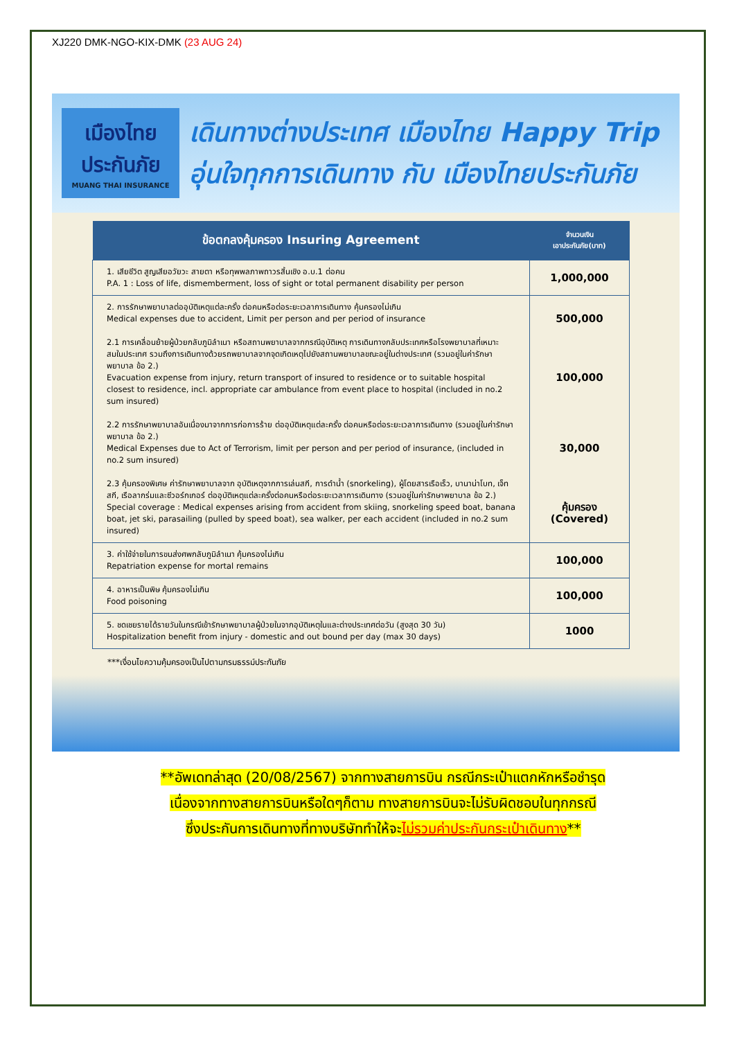XJ220 DMK-NGO-KIX-DMK (23 AUG 24)
เมืองไทย
ประกันภัย
MUANG THAI INSURANCE
เดินทางต่างประเทศ เมืองไทย Happy Trip
อุ่นใจทุกการเดินทาง กับ เมืองไทยประกันภัย
| ข้อตกลงคุ้มครอง Insuring Agreement | จำนวนเงิน เอาประกันภัย(บาท) |
| --- | --- |
| 1. เสียชีวิต สูญเสียอวัยวะ สายตา หรือทุพพลภาพถาวรสิ้นเชิง อ.บ.1 ต่อคน P.A. 1 : Loss of life, dismemberment, loss of sight or total permanent disability per person | 1,000,000 |
| 2. การรักษาพยาบาลต่ออุบัติเหตุแต่ละครั้ง ต่อคนหรือต่อระยะเวลาการเดินทาง คุ้มครองไม่เกิน Medical expenses due to accident, Limit per person and per period of insurance 2.1 การเคลื่อนย้ายผู้ป่วยกลับภูมิลำเนา หรือสถานพยาบาลจากกรณีอุบัติเหตุ การเดินทางกลับประเทศหรือโรงพยาบาลที่เหมาะสมในประเทศ รวมถึงการเดินทางด้วยรถพยาบาลจากจุดเกิดเหตุไปยังสถานพยาบาลขณะอยู่ในต่างประเทศ (รวมอยู่ในค่ารักษาพยาบาล ข้อ 2.) Evacuation expense from injury, return transport of insured to residence or to suitable hospital closest to residence, incl. appropriate car ambulance from event place to hospital (included in no.2 sum insured) 2.2 การรักษาพยาบาลอันเนื่องมาจากการก่อการร้าย ต่ออุบัติเหตุแต่ละครั้ง ต่อคนหรือต่อระยะเวลาการเดินทาง (รวมอยู่ในค่ารักษาพยาบาล ข้อ 2.) Medical Expenses due to Act of Terrorism, limit per person and per period of insurance, (included in no.2 sum insured) 2.3 คุ้มครองพิเศษ ค่ารักษาพยาบาลจาก อุบัติเหตุจากการเล่นสกี, การดำน้ำ (snorkeling), ผู้โดยสารเรือเร็ว, บานาน่าโบท, เจ็ทสกี, เรือลากร่มและซีวอร์กเกอร์ ต่ออุบัติเหตุแต่ละครั้งต่อคนหรือต่อระยะเวลาการเดินทาง (รวมอยู่ในค่ารักษาพยาบาล ข้อ 2.) Special coverage : Medical expenses arising from accident from skiing, snorkeling speed boat, banana boat, jet ski, parasailing (pulled by speed boat), sea walker, per each accident (included in no.2 sum insured) | 500,000 100,000 30,000 คุ้มครอง (Covered) |
| 3. ค่าใช้จ่ายในการขนส่งศพกลับภูมิลำเนา คุ้มครองไม่เกิน Repatriation expense for mortal remains | 100,000 |
| 4. อาหารเป็นพิษ คุ้มครองไม่เกิน Food poisoning | 100,000 |
| 5. ชดเชยรายได้รายวันในกรณีเข้ารักษาพยาบาลผู้ป่วยในจากอุบัติเหตุในและต่างประเทศต่อวัน (สูงสุด 30 วัน) Hospitalization benefit from injury - domestic and out bound per day (max 30 days) | 1000 |
***เงื่อนไขความคุ้มครองเป็นไปตามกรมธรรม์ประกันภัย
**อัพเดทล่าสุด (20/08/2567) จากทางสายการบิน กรณีกระเป๋าแตกหักหรือชำรุด
เนื่องจากทางสายการบินหรือใดๆก็ตาม ทางสายการบินจะไม่รับผิดชอบในทุกกรณี
ซึ่งประกันการเดินทางที่ทางบริษัททำให้จะไม่รวมค่าประกันกระเป๋าเดินทาง**